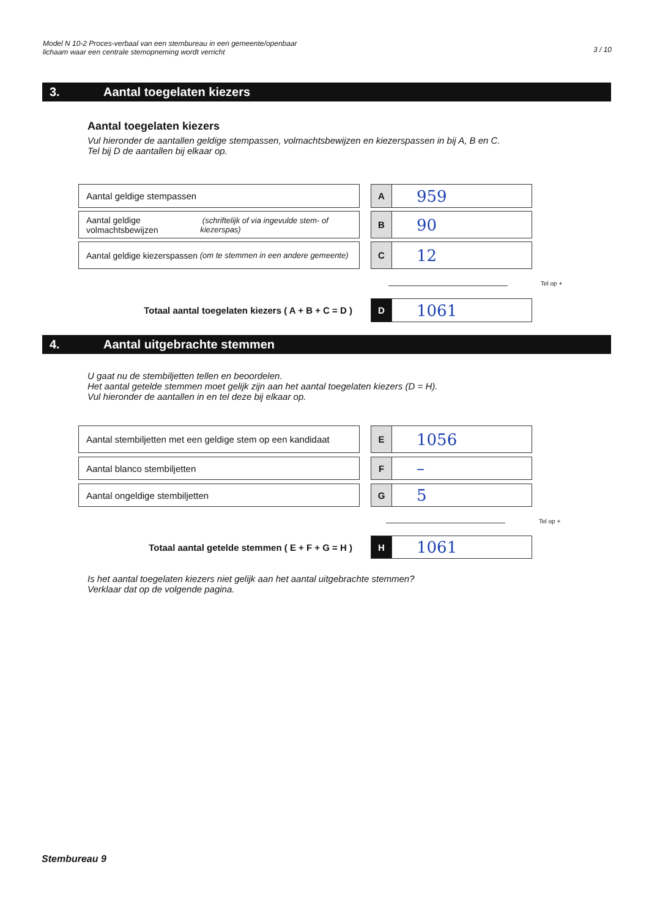Model N 10-2 Proces-verbaal van een stembureau in een gemeente/openbaar
lichaam waar een centrale stemopneming wordt verricht
3 / 10
3. Aantal toegelaten kiezers
Aantal toegelaten kiezers
Vul hieronder de aantallen geldige stempassen, volmachtsbewijzen en kiezerspassen in bij A, B en C.
Tel bij D de aantallen bij elkaar op.
Aantal geldige stempassen
A
959
Aantal geldige volmachtsbewijzen (schriftelijk of via ingevulde stem- of kiezerspas)
B
90
Aantal geldige kiezerspassen (om te stemmen in een andere gemeente)
C
12
Tel op +
Totaal aantal toegelaten kiezers ( A + B + C = D )
D
1061
4. Aantal uitgebrachte stemmen
U gaat nu de stembiljetten tellen en beoordelen.
Het aantal getelde stemmen moet gelijk zijn aan het aantal toegelaten kiezers (D = H).
Vul hieronder de aantallen in en tel deze bij elkaar op.
Aantal stembiljetten met een geldige stem op een kandidaat
E
1056
Aantal blanco stembiljetten
F
–
Aantal ongeldige stembiljetten
G
5
Tel op +
Totaal aantal getelde stemmen ( E + F + G = H )
H
1061
Is het aantal toegelaten kiezers niet gelijk aan het aantal uitgebrachte stemmen?
Verklaar dat op de volgende pagina.
Stembureau 9